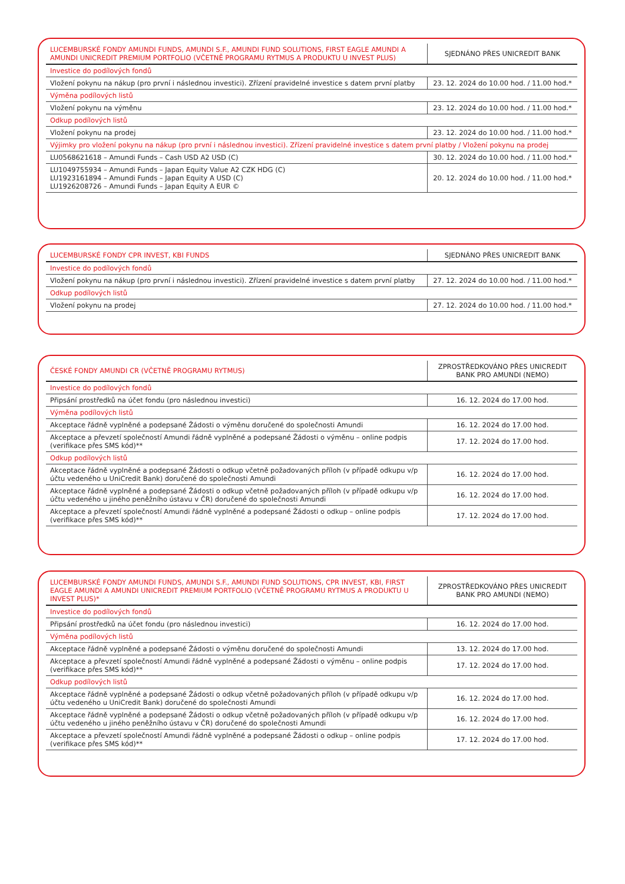| LUCEMBURSKÉ FONDY AMUNDI FUNDS, AMUNDI S.F., AMUNDI FUND SOLUTIONS, FIRST EAGLE AMUNDI A AMUNDI UNICREDIT PREMIUM PORTFOLIO (VČETNĚ PROGRAMU RYTMUS A PRODUKTU U INVEST PLUS) | SJEDNÁNO PŘES UNICREDIT BANK |
| --- | --- |
| Investice do podílových fondů | |
| Vložení pokynu na nákup (pro první i následnou investici). Zřízení pravidelné investice s datem první platby | 23. 12. 2024 do 10.00 hod. / 11.00 hod.* |
| Výměna podílových listů | |
| Vložení pokynu na výměnu | 23. 12. 2024 do 10.00 hod. / 11.00 hod.* |
| Odkup podílových listů | |
| Vložení pokynu na prodej | 23. 12. 2024 do 10.00 hod. / 11.00 hod.* |
| Výjimky pro vložení pokynu na nákup (pro první i následnou investici). Zřízení pravidelné investice s datem první platby / Vložení pokynu na prodej | |
| LU0568621618 – Amundi Funds – Cash USD A2 USD (C) | 30. 12. 2024 do 10.00 hod. / 11.00 hod.* |
| LU1049755934 – Amundi Funds – Japan Equity Value A2 CZK HDG (C) LU1923161894 – Amundi Funds – Japan Equity A USD (C) LU1926208726 – Amundi Funds – Japan Equity A EUR © | 20. 12. 2024 do 10.00 hod. / 11.00 hod.* |
| LUCEMBURSKÉ FONDY CPR INVEST, KBI FUNDS | SJEDNÁNO PŘES UNICREDIT BANK |
| --- | --- |
| Investice do podílových fondů | |
| Vložení pokynu na nákup (pro první i následnou investici). Zřízení pravidelné investice s datem první platby | 27. 12. 2024 do 10.00 hod. / 11.00 hod.* |
| Odkup podílových listů | |
| Vložení pokynu na prodej | 27. 12. 2024 do 10.00 hod. / 11.00 hod.* |
| ČESKÉ FONDY AMUNDI CR (VČETNĚ PROGRAMU RYTMUS) | ZPROSTŘEDKOVÁNO PŘES UNICREDIT BANK PRO AMUNDI (NEMO) |
| --- | --- |
| Investice do podílových fondů | |
| Připsání prostředků na účet fondu (pro následnou investici) | 16. 12. 2024 do 17.00 hod. |
| Výměna podílových listů | |
| Akceptace řádně vyplněné a podepsané Žádosti o výměnu doručené do společnosti Amundi | 16. 12. 2024 do 17.00 hod. |
| Akceptace a převzetí společností Amundi řádně vyplněné a podepsané Žádosti o výměnu – online podpis (verifikace přes SMS kód)** | 17. 12. 2024 do 17.00 hod. |
| Odkup podílových listů | |
| Akceptace řádně vyplněné a podepsané Žádosti o odkup včetně požadovaných příloh (v případě odkupu v/p účtu vedeného u UniCredit Bank) doručené do společnosti Amundi | 16. 12. 2024 do 17.00 hod. |
| Akceptace řádně vyplněné a podepsané Žádosti o odkup včetně požadovaných příloh (v případě odkupu v/p účtu vedeného u jiného peněžního ústavu v ČR) doručené do společnosti Amundi | 16. 12. 2024 do 17.00 hod. |
| Akceptace a převzetí společností Amundi řádně vyplněné a podepsané Žádosti o odkup – online podpis (verifikace přes SMS kód)** | 17. 12. 2024 do 17.00 hod. |
| LUCEMBURSKÉ FONDY AMUNDI FUNDS, AMUNDI S.F., AMUNDI FUND SOLUTIONS, CPR INVEST, KBI, FIRST EAGLE AMUNDI A AMUNDI UNICREDIT PREMIUM PORTFOLIO (VČETNĚ PROGRAMU RYTMUS A PRODUKTU U INVEST PLUS)* | ZPROSTŘEDKOVÁNO PŘES UNICREDIT BANK PRO AMUNDI (NEMO) |
| --- | --- |
| Investice do podílových fondů | |
| Připsání prostředků na účet fondu (pro následnou investici) | 16. 12. 2024 do 17.00 hod. |
| Výměna podílových listů | |
| Akceptace řádně vyplněné a podepsané Žádosti o výměnu doručené do společnosti Amundi | 13. 12. 2024 do 17.00 hod. |
| Akceptace a převzetí společností Amundi řádně vyplněné a podepsané Žádosti o výměnu – online podpis (verifikace přes SMS kód)** | 17. 12. 2024 do 17.00 hod. |
| Odkup podílových listů | |
| Akceptace řádně vyplněné a podepsané Žádosti o odkup včetně požadovaných příloh (v případě odkupu v/p účtu vedeného u UniCredit Bank) doručené do společnosti Amundi | 16. 12. 2024 do 17.00 hod. |
| Akceptace řádně vyplněné a podepsané Žádosti o odkup včetně požadovaných příloh (v případě odkupu v/p účtu vedeného u jiného peněžního ústavu v ČR) doručené do společnosti Amundi | 16. 12. 2024 do 17.00 hod. |
| Akceptace a převzetí společností Amundi řádně vyplněné a podepsané Žádosti o odkup – online podpis (verifikace přes SMS kód)** | 17. 12. 2024 do 17.00 hod. |